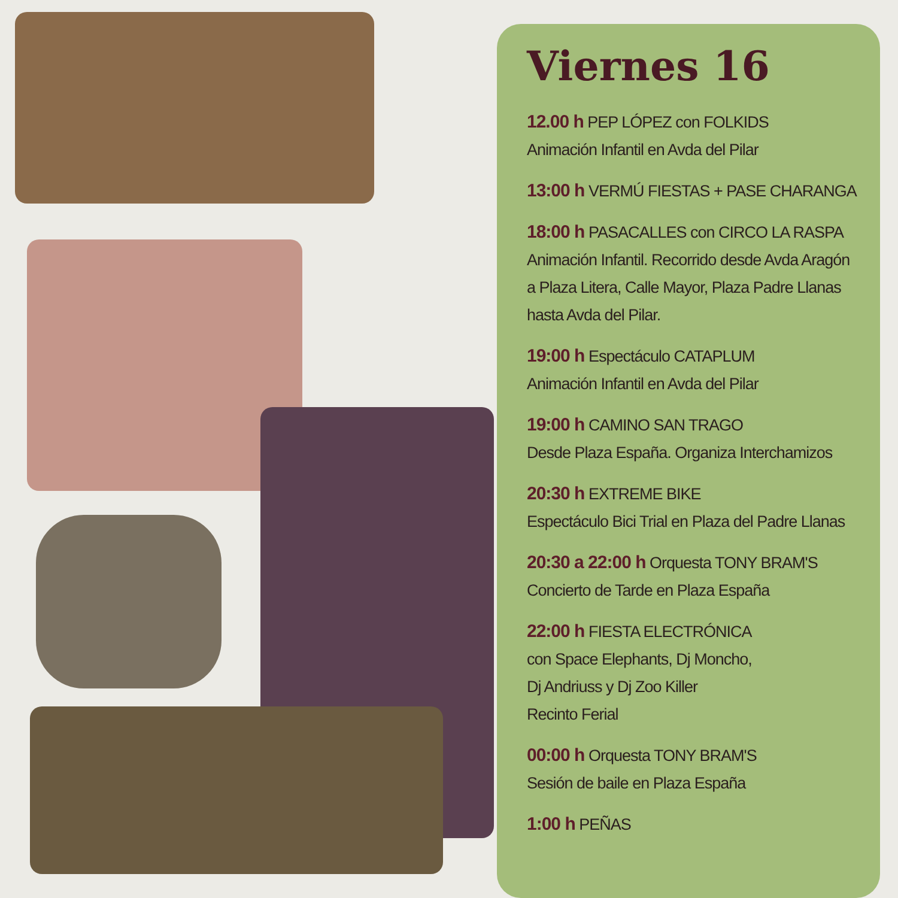Viernes 16
12.00 h PEP LÓPEZ con FOLKIDS
Animación Infantil en Avda del Pilar
13:00 h VERMÚ FIESTAS + PASE CHARANGA
18:00 h PASACALLES con CIRCO LA RASPA
Animación Infantil. Recorrido desde Avda Aragón
a Plaza Litera, Calle Mayor, Plaza Padre Llanas
hasta Avda del Pilar.
19:00 h Espectáculo CATAPLUM
Animación Infantil en Avda del Pilar
19:00 h CAMINO SAN TRAGO
Desde Plaza España. Organiza Interchamizos
20:30 h EXTREME BIKE
Espectáculo Bici Trial en Plaza del Padre Llanas
20:30 a 22:00 h Orquesta TONY BRAM'S
Concierto de Tarde en Plaza España
22:00 h FIESTA ELECTRÓNICA
con Space Elephants, Dj Moncho,
Dj Andriuss y Dj Zoo Killer
Recinto Ferial
00:00 h Orquesta TONY BRAM'S
Sesión de baile en Plaza España
1:00 h PEÑAS